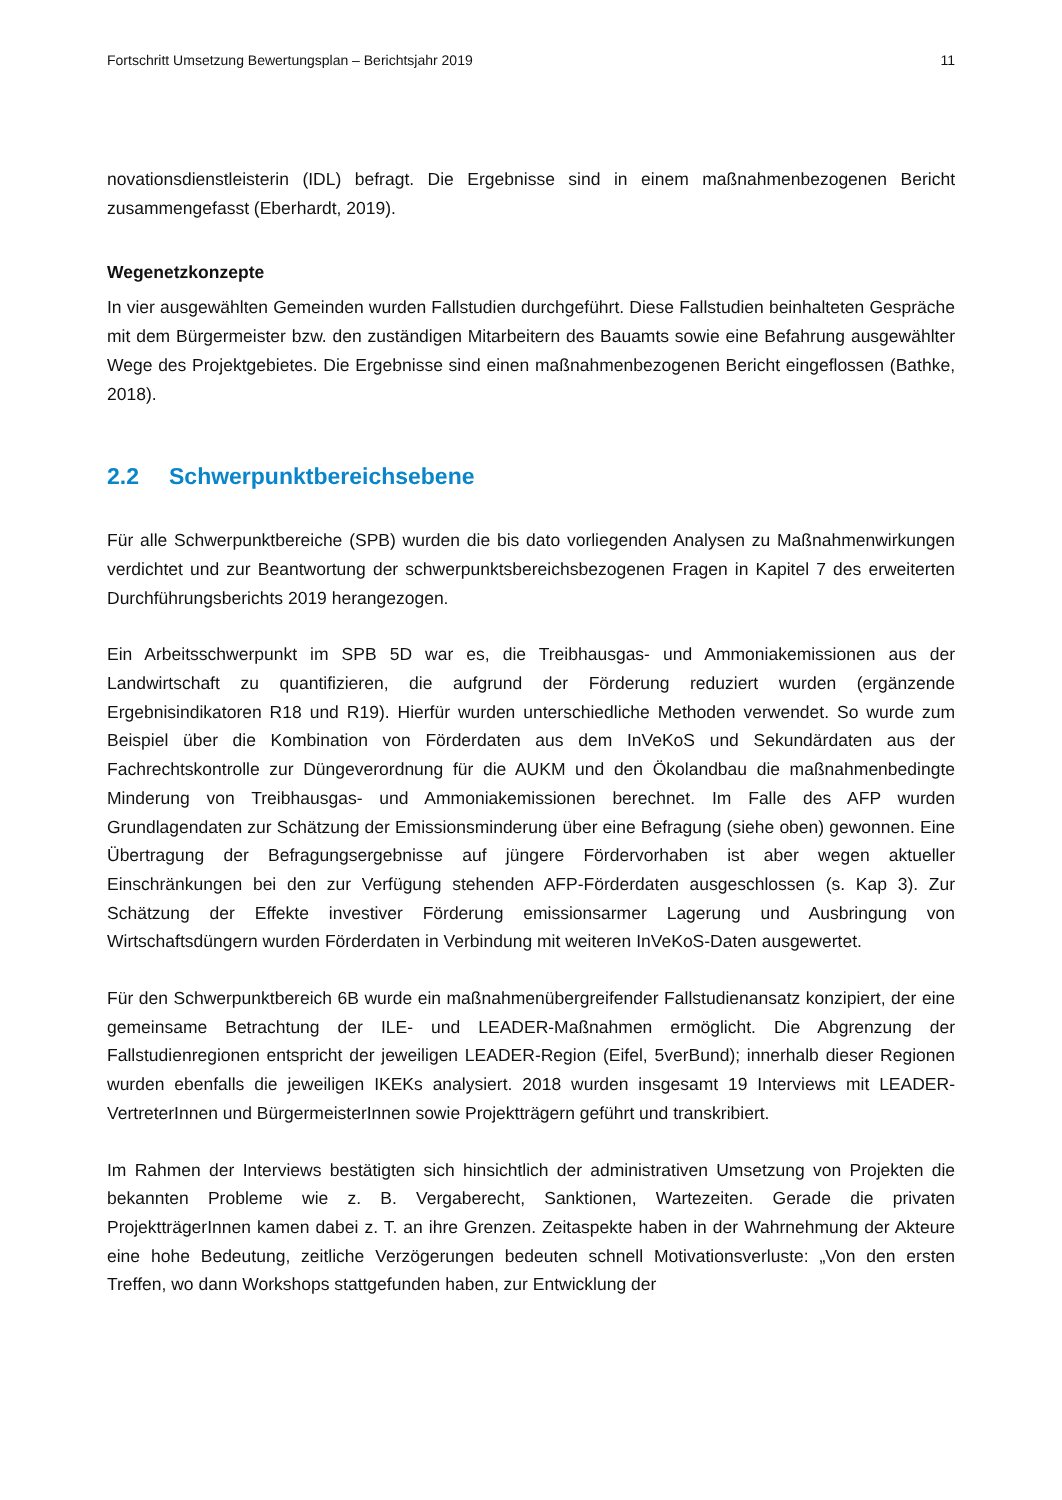Fortschritt Umsetzung Bewertungsplan – Berichtsjahr 2019 11
novationsdienstleisterin (IDL) befragt. Die Ergebnisse sind in einem maßnahmenbezogenen Bericht zusammengefasst (Eberhardt, 2019).
Wegenetzkonzepte
In vier ausgewählten Gemeinden wurden Fallstudien durchgeführt. Diese Fallstudien beinhalteten Gespräche mit dem Bürgermeister bzw. den zuständigen Mitarbeitern des Bauamts sowie eine Befahrung ausgewählter Wege des Projektgebietes. Die Ergebnisse sind einen maßnahmenbezogenen Bericht eingeflossen (Bathke, 2018).
2.2 Schwerpunktbereichsebene
Für alle Schwerpunktbereiche (SPB) wurden die bis dato vorliegenden Analysen zu Maßnahmenwirkungen verdichtet und zur Beantwortung der schwerpunktsbereichsbezogenen Fragen in Kapitel 7 des erweiterten Durchführungsberichts 2019 herangezogen.
Ein Arbeitsschwerpunkt im SPB 5D war es, die Treibhausgas- und Ammoniakemissionen aus der Landwirtschaft zu quantifizieren, die aufgrund der Förderung reduziert wurden (ergänzende Ergebnisindikatoren R18 und R19). Hierfür wurden unterschiedliche Methoden verwendet. So wurde zum Beispiel über die Kombination von Förderdaten aus dem InVeKoS und Sekundärdaten aus der Fachrechtskontrolle zur Düngeverordnung für die AUKM und den Ökolandbau die maßnahmenbedingte Minderung von Treibhausgas- und Ammoniakemissionen berechnet. Im Falle des AFP wurden Grundlagendaten zur Schätzung der Emissionsminderung über eine Befragung (siehe oben) gewonnen. Eine Übertragung der Befragungsergebnisse auf jüngere Fördervorhaben ist aber wegen aktueller Einschränkungen bei den zur Verfügung stehenden AFP-Förderdaten ausgeschlossen (s. Kap 3). Zur Schätzung der Effekte investiver Förderung emissionsarmer Lagerung und Ausbringung von Wirtschaftsdüngern wurden Förderdaten in Verbindung mit weiteren InVeKoS-Daten ausgewertet.
Für den Schwerpunktbereich 6B wurde ein maßnahmenübergreifender Fallstudienansatz konzipiert, der eine gemeinsame Betrachtung der ILE- und LEADER-Maßnahmen ermöglicht. Die Abgrenzung der Fallstudienregionen entspricht der jeweiligen LEADER-Region (Eifel, 5verBund); innerhalb dieser Regionen wurden ebenfalls die jeweiligen IKEKs analysiert. 2018 wurden insgesamt 19 Interviews mit LEADER-VertreterInnen und BürgermeisterInnen sowie Projektträgern geführt und transkribiert.
Im Rahmen der Interviews bestätigten sich hinsichtlich der administrativen Umsetzung von Projekten die bekannten Probleme wie z. B. Vergaberecht, Sanktionen, Wartezeiten. Gerade die privaten ProjektträgerInnen kamen dabei z. T. an ihre Grenzen. Zeitaspekte haben in der Wahrnehmung der Akteure eine hohe Bedeutung, zeitliche Verzögerungen bedeuten schnell Motivationsverluste: „Von den ersten Treffen, wo dann Workshops stattgefunden haben, zur Entwicklung der